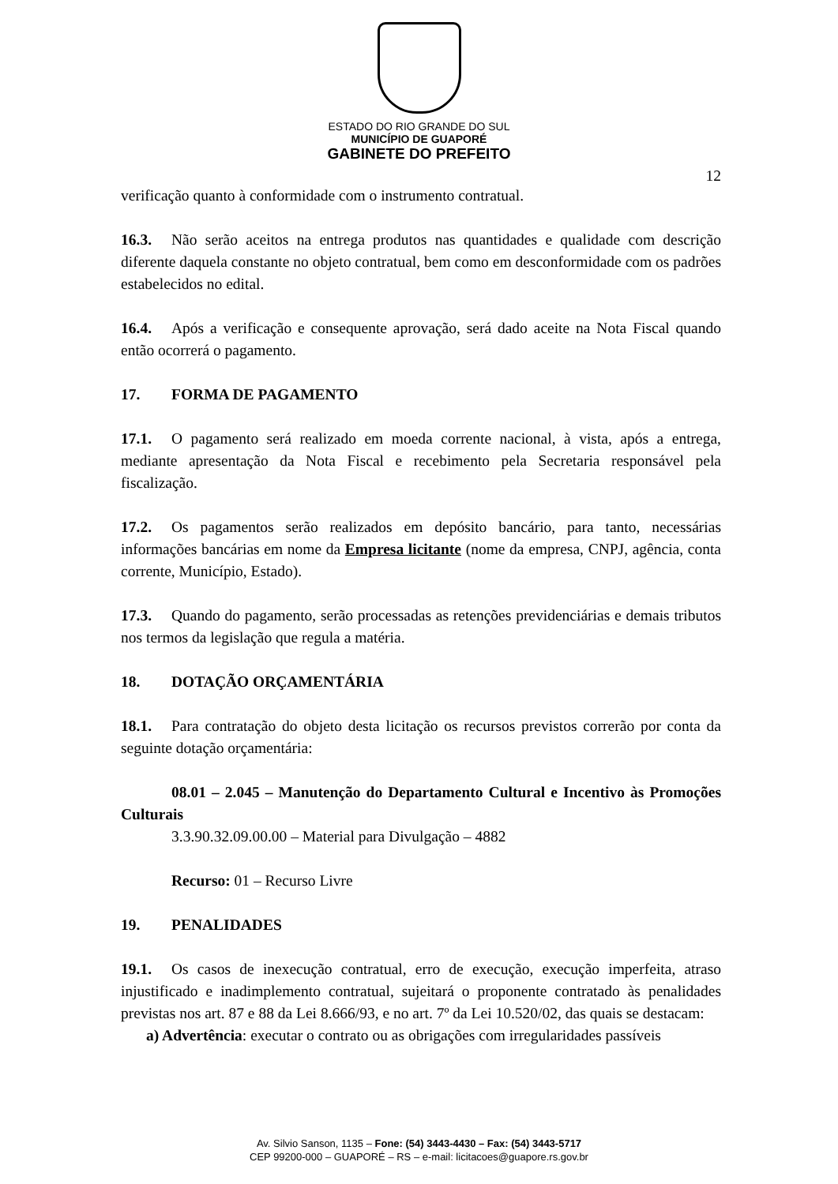ESTADO DO RIO GRANDE DO SUL
MUNICÍPIO DE GUAPORÉ
GABINETE DO PREFEITO
12
verificação quanto à conformidade com o instrumento contratual.
16.3. Não serão aceitos na entrega produtos nas quantidades e qualidade com descrição diferente daquela constante no objeto contratual, bem como em desconformidade com os padrões estabelecidos no edital.
16.4. Após a verificação e consequente aprovação, será dado aceite na Nota Fiscal quando então ocorrerá o pagamento.
17. FORMA DE PAGAMENTO
17.1. O pagamento será realizado em moeda corrente nacional, à vista, após a entrega, mediante apresentação da Nota Fiscal e recebimento pela Secretaria responsável pela fiscalização.
17.2. Os pagamentos serão realizados em depósito bancário, para tanto, necessárias informações bancárias em nome da Empresa licitante (nome da empresa, CNPJ, agência, conta corrente, Município, Estado).
17.3. Quando do pagamento, serão processadas as retenções previdenciárias e demais tributos nos termos da legislação que regula a matéria.
18. DOTAÇÃO ORÇAMENTÁRIA
18.1. Para contratação do objeto desta licitação os recursos previstos correrão por conta da seguinte dotação orçamentária:
08.01 – 2.045 – Manutenção do Departamento Cultural e Incentivo às Promoções Culturais
3.3.90.32.09.00.00 – Material para Divulgação – 4882
Recurso: 01 – Recurso Livre
19. PENALIDADES
19.1. Os casos de inexecução contratual, erro de execução, execução imperfeita, atraso injustificado e inadimplemento contratual, sujeitará o proponente contratado às penalidades previstas nos art. 87 e 88 da Lei 8.666/93, e no art. 7º da Lei 10.520/02, das quais se destacam:
a) Advertência: executar o contrato ou as obrigações com irregularidades passíveis
Av. Silvio Sanson, 1135 – Fone: (54) 3443-4430 – Fax: (54) 3443-5717
CEP 99200-000 – GUAPORÉ – RS – e-mail: licitacoes@guapore.rs.gov.br